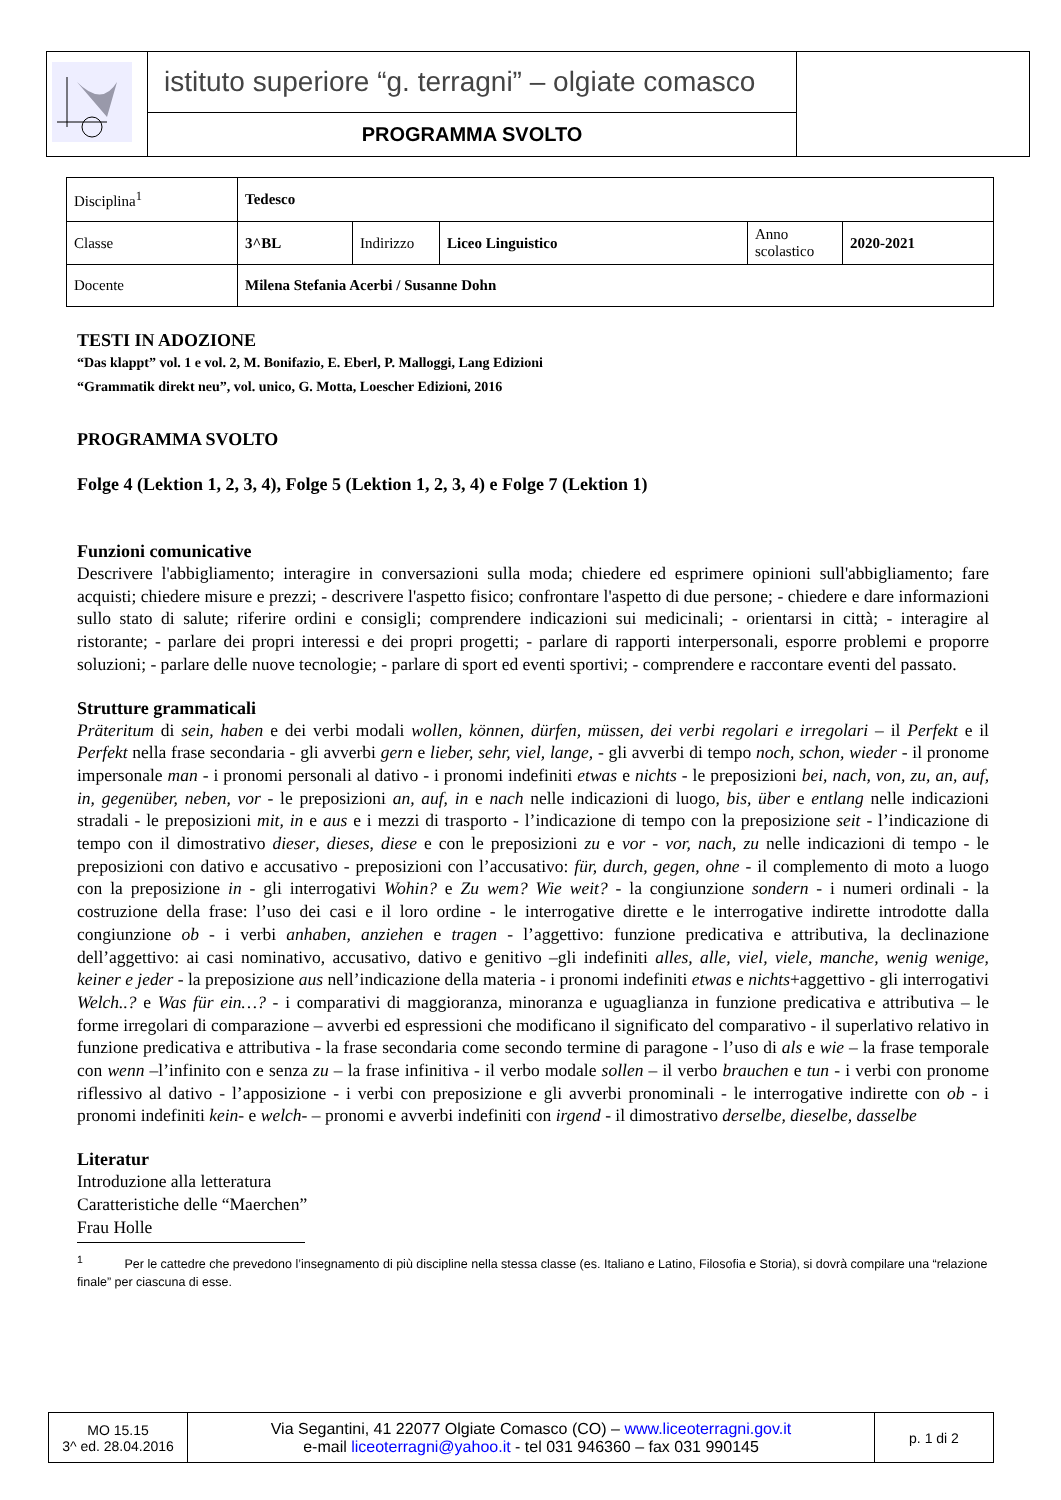| | istituto superiore “g. terragni” – olgiate comasco | |
| | PROGRAMMA SVOLTO | |
| Disciplina<sup>1</sup> | Tedesco | | | | |
| Classe | 3^BL | Indirizzo | Liceo Linguistico | Anno scolastico | 2020-2021 |
| Docente | Milena Stefania Acerbi / Susanne Dohn | | | | |
TESTI IN ADOZIONE
“Das klappt” vol. 1 e vol. 2, M. Bonifazio, E. Eberl, P. Malloggi, Lang Edizioni
“Grammatik direkt neu”, vol. unico, G. Motta, Loescher Edizioni, 2016
PROGRAMMA SVOLTO
Folge 4 (Lektion 1, 2, 3, 4), Folge 5 (Lektion 1, 2, 3, 4) e Folge 7 (Lektion 1)
Funzioni comunicative
Descrivere l'abbigliamento; interagire in conversazioni sulla moda; chiedere ed esprimere opinioni sull'abbigliamento; fare acquisti; chiedere misure e prezzi; - descrivere l'aspetto fisico; confrontare l'aspetto di due persone; - chiedere e dare informazioni sullo stato di salute; riferire ordini e consigli; comprendere indicazioni sui medicinali; - orientarsi in città; - interagire al ristorante; - parlare dei propri interessi e dei propri progetti; - parlare di rapporti interpersonali, esporre problemi e proporre soluzioni; - parlare delle nuove tecnologie; - parlare di sport ed eventi sportivi; - comprendere e raccontare eventi del passato.
Strutture grammaticali
Präteritum di sein, haben e dei verbi modali wollen, können, dürfen, müssen, dei verbi regolari e irregolari – il Perfekt e il Perfekt nella frase secondaria - gli avverbi gern e lieber, sehr, viel, lange, - gli avverbi di tempo noch, schon, wieder - il pronome impersonale man - i pronomi personali al dativo - i pronomi indefiniti etwas e nichts - le preposizioni bei, nach, von, zu, an, auf, in, gegenüber, neben, vor - le preposizioni an, auf, in e nach nelle indicazioni di luogo, bis, über e entlang nelle indicazioni stradali - le preposizioni mit, in e aus e i mezzi di trasporto - l’indicazione di tempo con la preposizione seit - l’indicazione di tempo con il dimostrativo dieser, dieses, diese e con le preposizioni zu e vor - vor, nach, zu nelle indicazioni di tempo - le preposizioni con dativo e accusativo - preposizioni con l’accusativo: für, durch, gegen, ohne - il complemento di moto a luogo con la preposizione in - gli interrogativi Wohin? e Zu wem? Wie weit? - la congiunzione sondern - i numeri ordinali - la costruzione della frase: l’uso dei casi e il loro ordine - le interrogative dirette e le interrogative indirette introdotte dalla congiunzione ob - i verbi anhaben, anziehen e tragen - l’aggettivo: funzione predicativa e attributiva, la declinazione dell’aggettivo: ai casi nominativo, accusativo, dativo e genitivo –gli indefiniti alles, alle, viel, viele, manche, wenig wenige, keiner e jeder - la preposizione aus nell’indicazione della materia - i pronomi indefiniti etwas e nichts+aggettivo - gli interrogativi Welch..? e Was für ein…? - i comparativi di maggioranza, minoranza e uguaglianza in funzione predicativa e attributiva – le forme irregolari di comparazione – avverbi ed espressioni che modificano il significato del comparativo - il superlativo relativo in funzione predicativa e attributiva - la frase secondaria come secondo termine di paragone - l’uso di als e wie – la frase temporale con wenn –l’infinito con e senza zu – la frase infinitiva - il verbo modale sollen – il verbo brauchen e tun - i verbi con pronome riflessivo al dativo - l’apposizione - i verbi con preposizione e gli avverbi pronominali - le interrogative indirette con ob - i pronomi indefiniti kein- e welch- – pronomi e avverbi indefiniti con irgend - il dimostrativo derselbe, dieselbe, dasselbe
Literatur
Introduzione alla letteratura
Caratteristiche delle “Maerchen”
Frau Holle
<sup>1</sup> Per le cattedre che prevedono l’insegnamento di più discipline nella stessa classe (es. Italiano e Latino, Filosofia e Storia), si dovrà compilare una “relazione finale” per ciascuna di esse.
| MO 15.15 3^ ed. 28.04.2016 | Via Segantini, 41 22077 Olgiate Comasco (CO) – www.liceoterragni.gov.it e-mail liceoterragni@yahoo.it - tel 031 946360 – fax 031 990145 | p. 1 di 2 |